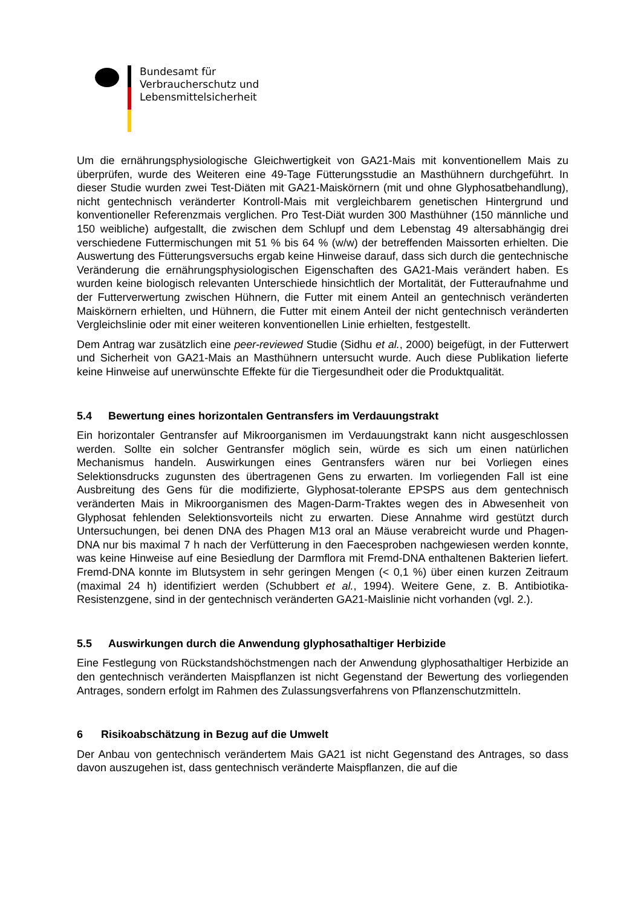Bundesamt für
Verbraucherschutz und
Lebensmittelsicherheit
Um die ernährungsphysiologische Gleichwertigkeit von GA21-Mais mit konventionellem Mais zu überprüfen, wurde des Weiteren eine 49-Tage Fütterungsstudie an Masthühnern durchgeführt. In dieser Studie wurden zwei Test-Diäten mit GA21-Maiskörnern (mit und ohne Glyphosatbehandlung), nicht gentechnisch veränderter Kontroll-Mais mit vergleichbarem genetischen Hintergrund und konventioneller Referenzmais verglichen. Pro Test-Diät wurden 300 Masthühner (150 männliche und 150 weibliche) aufgestallt, die zwischen dem Schlupf und dem Lebenstag 49 altersabhängig drei verschiedene Futtermischungen mit 51 % bis 64 % (w/w) der betreffenden Maissorten erhielten. Die Auswertung des Fütterungsversuchs ergab keine Hinweise darauf, dass sich durch die gentechnische Veränderung die ernährungsphysiologischen Eigenschaften des GA21-Mais verändert haben. Es wurden keine biologisch relevanten Unterschiede hinsichtlich der Mortalität, der Futteraufnahme und der Futterverwertung zwischen Hühnern, die Futter mit einem Anteil an gentechnisch veränderten Maiskörnern erhielten, und Hühnern, die Futter mit einem Anteil der nicht gentechnisch veränderten Vergleichslinie oder mit einer weiteren konventionellen Linie erhielten, festgestellt.
Dem Antrag war zusätzlich eine peer-reviewed Studie (Sidhu et al., 2000) beigefügt, in der Futterwert und Sicherheit von GA21-Mais an Masthühnern untersucht wurde. Auch diese Publikation lieferte keine Hinweise auf unerwünschte Effekte für die Tiergesundheit oder die Produktqualität.
5.4 Bewertung eines horizontalen Gentransfers im Verdauungstrakt
Ein horizontaler Gentransfer auf Mikroorganismen im Verdauungstrakt kann nicht ausgeschlossen werden. Sollte ein solcher Gentransfer möglich sein, würde es sich um einen natürlichen Mechanismus handeln. Auswirkungen eines Gentransfers wären nur bei Vorliegen eines Selektionsdrucks zugunsten des übertragenen Gens zu erwarten. Im vorliegenden Fall ist eine Ausbreitung des Gens für die modifizierte, Glyphosat-tolerante EPSPS aus dem gentechnisch veränderten Mais in Mikroorganismen des Magen-Darm-Traktes wegen des in Abwesenheit von Glyphosat fehlenden Selektionsvorteils nicht zu erwarten. Diese Annahme wird gestützt durch Untersuchungen, bei denen DNA des Phagen M13 oral an Mäuse verabreicht wurde und Phagen-DNA nur bis maximal 7 h nach der Verfütterung in den Faecesproben nachgewiesen werden konnte, was keine Hinweise auf eine Besiedlung der Darmflora mit Fremd-DNA enthaltenen Bakterien liefert. Fremd-DNA konnte im Blutsystem in sehr geringen Mengen (< 0,1 %) über einen kurzen Zeitraum (maximal 24 h) identifiziert werden (Schubbert et al., 1994). Weitere Gene, z. B. Antibiotika-Resistenzgene, sind in der gentechnisch veränderten GA21-Maislinie nicht vorhanden (vgl. 2.).
5.5 Auswirkungen durch die Anwendung glyphosathaltiger Herbizide
Eine Festlegung von Rückstandshöchstmengen nach der Anwendung glyphosathaltiger Herbizide an den gentechnisch veränderten Maispflanzen ist nicht Gegenstand der Bewertung des vorliegenden Antrages, sondern erfolgt im Rahmen des Zulassungsverfahrens von Pflanzenschutzmitteln.
6 Risikoabschätzung in Bezug auf die Umwelt
Der Anbau von gentechnisch verändertem Mais GA21 ist nicht Gegenstand des Antrages, so dass davon auszugehen ist, dass gentechnisch veränderte Maispflanzen, die auf die